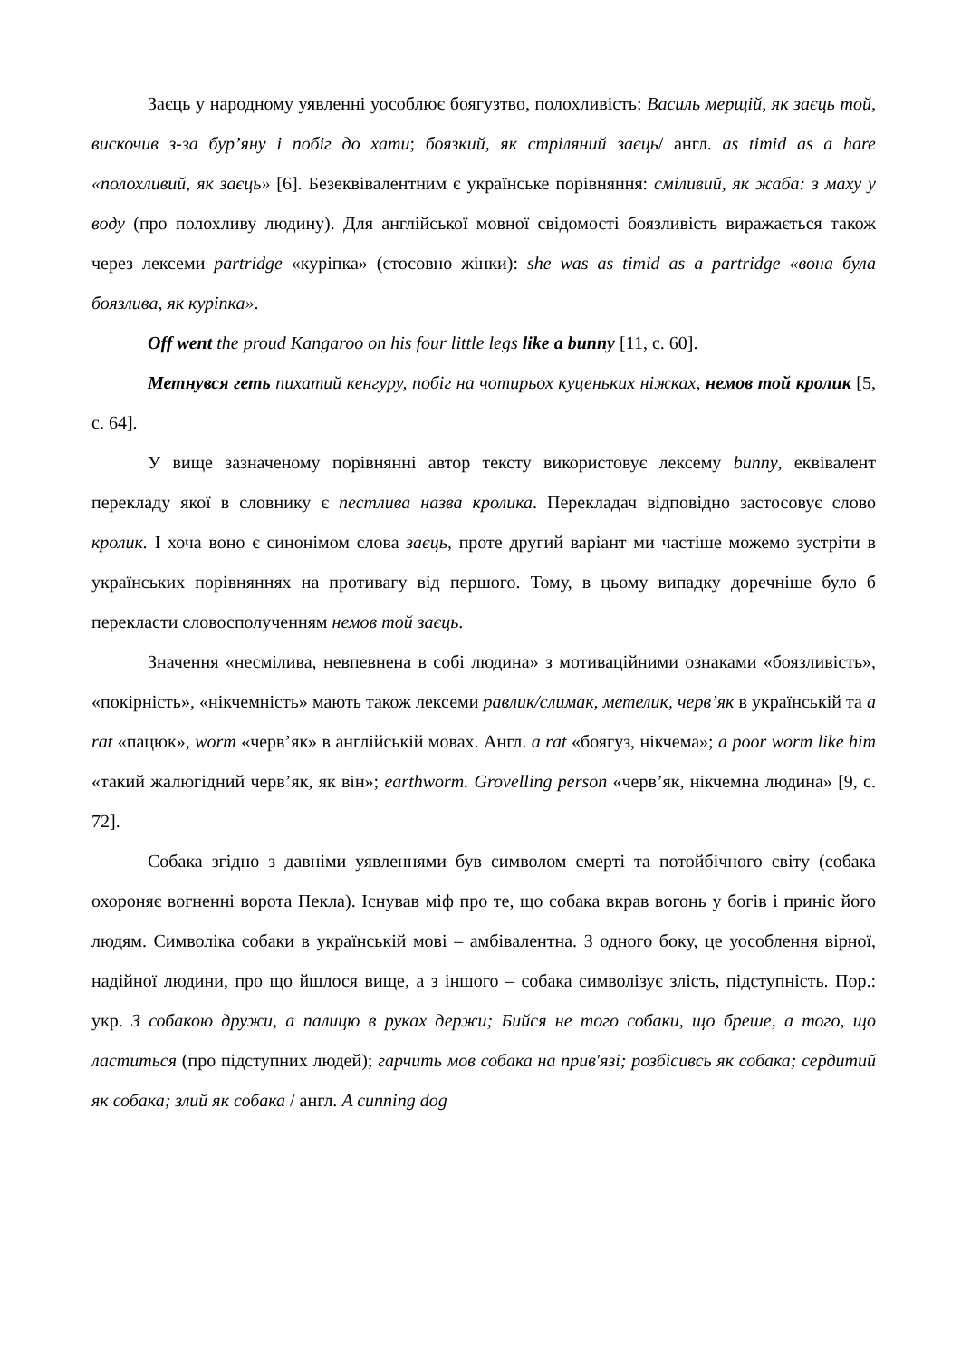Заєць у народному уявленні уособлює боягузтво, полохливість: Василь мерщій, як заєць той, вискочив з-за бур’яну і побіг до хати; боязкий, як стріляний заєць/ англ. as timid as a hare «полохливий, як заєць» [6]. Безеквівалентним є українське порівняння: сміливий, як жаба: з маху у воду (про полохливу людину). Для англійської мовної свідомості боязливість виражається також через лексеми partridge «куріпка» (стосовно жінки): she was as timid as a partridge «вона була боязлива, як куріпка».
Off went the proud Kangaroo on his four little legs like a bunny [11, c. 60].
Метнувся геть пихатий кенгуру, побіг на чотирьох куценьких ніжках, немов той кролик [5, с. 64].
У вище зазначеному порівнянні автор тексту використовує лексему bunny, еквівалент перекладу якої в словнику є пестлива назва кролика. Перекладач відповідно застосовує слово кролик. І хоча воно є синонімом слова заєць, проте другий варіант ми частіше можемо зустріти в українських порівняннях на противагу від першого. Тому, в цьому випадку доречніше було б перекласти словосполученням немов той заєць.
Значення «несмілива, невпевнена в собі людина» з мотиваційними ознаками «боязливість», «покірність», «нікчемність» мають також лексеми равлик/слимак, метелик, черв’як в українській та a rat «пацюк», worm «черв’як» в англійській мовах. Англ. a rat «боягуз, нікчема»; a poor worm like him «такий жалюгідний черв’як, як він»; earthworm. Grovelling person «черв’як, нікчемна людина» [9, с. 72].
Собака згідно з давніми уявленнями був символом смерті та потойбічного світу (собака охороняє вогненні ворота Пекла). Існував міф про те, що собака вкрав вогонь у богів і приніс його людям. Символіка собаки в українській мові – амбівалентна. З одного боку, це уособлення вірної, надійної людини, про що йшлося вище, а з іншого – собака символізує злість, підступність. Пор.: укр. З собакою дружи, а палицю в руках держи; Бийся не того собаки, що бреше, а того, що ластиться (про підступних людей); гарчить мов собака на прив'язі; розбісивсь як собака; сердитий як собака; злий як собака / англ. A cunning dog